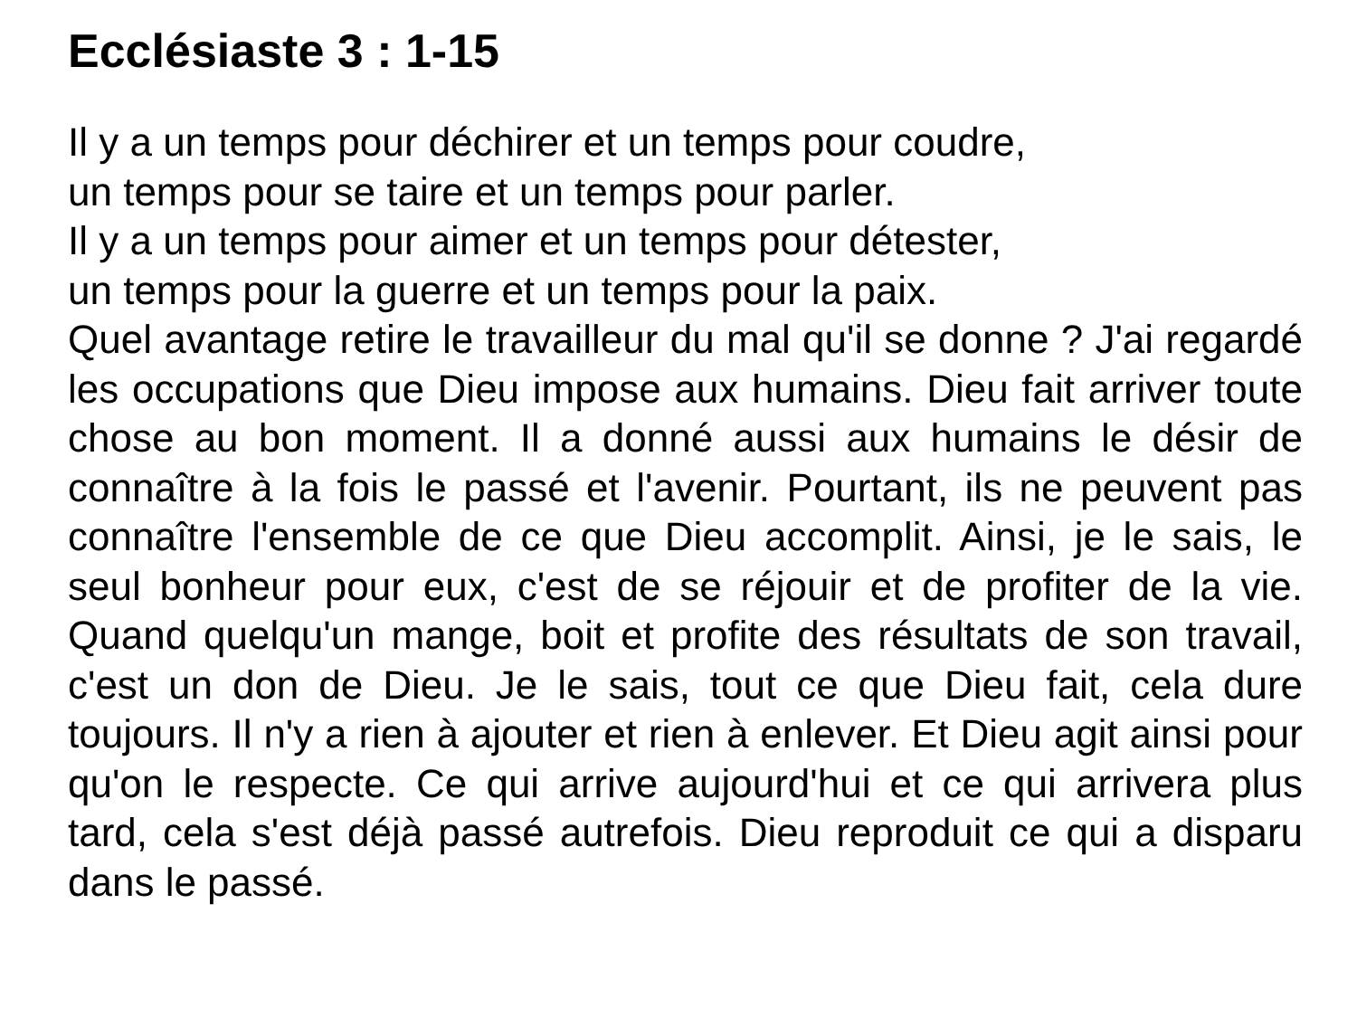Ecclésiaste 3 : 1-15
Il y a un temps pour déchirer et un temps pour coudre,
un temps pour se taire et un temps pour parler.
Il y a un temps pour aimer et un temps pour détester,
un temps pour la guerre et un temps pour la paix.
Quel avantage retire le travailleur du mal qu'il se donne ? J'ai regardé les occupations que Dieu impose aux humains. Dieu fait arriver toute chose au bon moment. Il a donné aussi aux humains le désir de connaître à la fois le passé et l'avenir. Pourtant, ils ne peuvent pas connaître l'ensemble de ce que Dieu accomplit. Ainsi, je le sais, le seul bonheur pour eux, c'est de se réjouir et de profiter de la vie. Quand quelqu'un mange, boit et profite des résultats de son travail, c'est un don de Dieu. Je le sais, tout ce que Dieu fait, cela dure toujours. Il n'y a rien à ajouter et rien à enlever. Et Dieu agit ainsi pour qu'on le respecte. Ce qui arrive aujourd'hui et ce qui arrivera plus tard, cela s'est déjà passé autrefois. Dieu reproduit ce qui a disparu dans le passé.